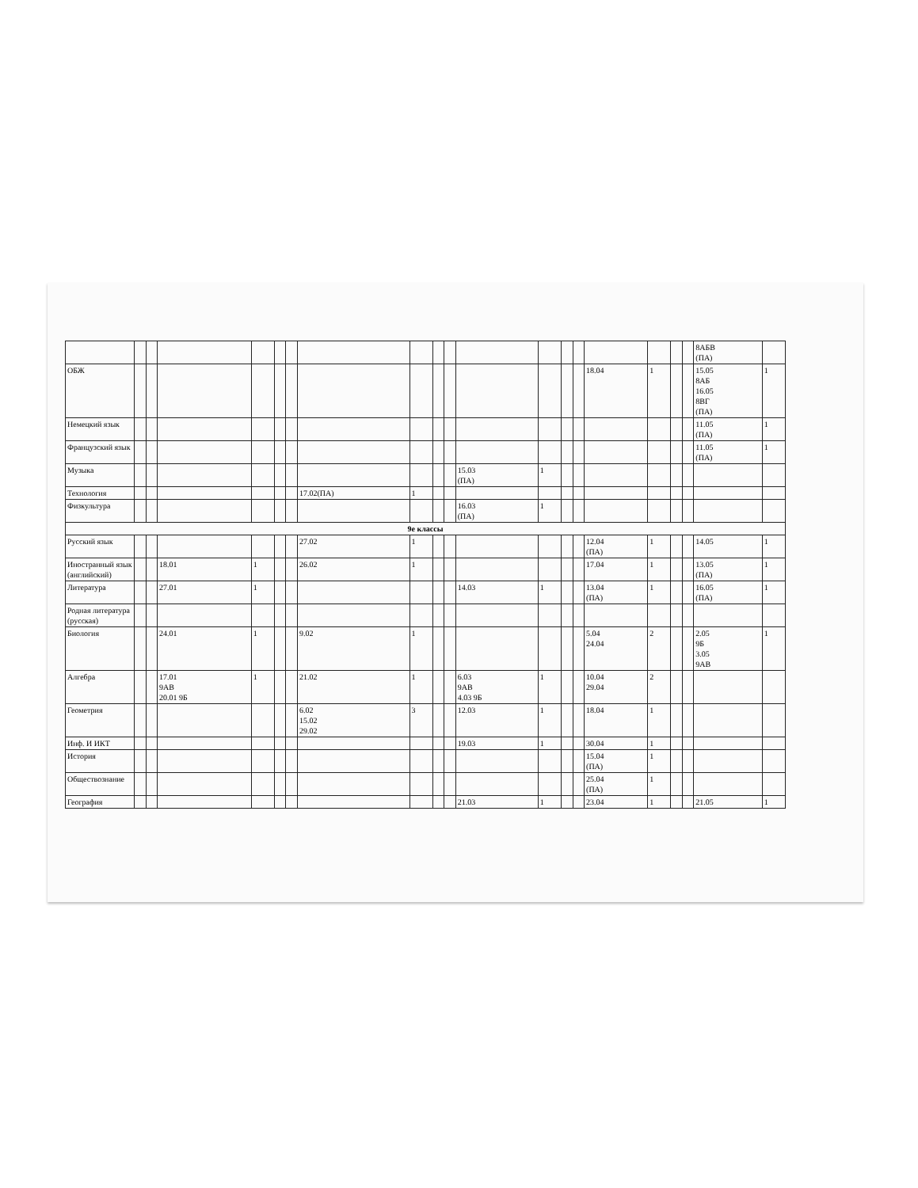| | | | | | | | | | | | | | | | | | | | 8АБВ (ПА) | |
| ОБЖ | | | | | | | | | | | | | | | 18.04 | 1 | | | 15.05 8АБ 16.05 8ВГ (ПА) | 1 |
| Немецкий язык | | | | | | | | | | | | | | | | | | | 11.05 (ПА) | 1 |
| Французский язык | | | | | | | | | | | | | | | | | | | 11.05 (ПА) | 1 |
| Музыка | | | | | | | | | | | 15.03 (ПА) | 1 | | | | | | | | |
| Технология | | | | | | | 17.02(ПА) | 1 | | | | | | | | | | | | |
| Физкультура | | | | | | | | | | | 16.03 (ПА) | 1 | | | | | | | | |
| 9е классы | | | | | | | | | | | | | | | | | | | | |
| Русский язык | | | | | | | 27.02 | 1 | | | | | | | 12.04 (ПА) | 1 | | | 14.05 | 1 |
| Иностранный язык (английский) | | | 18.01 | 1 | | | 26.02 | 1 | | | | | | | 17.04 | 1 | | | 13.05 (ПА) | 1 |
| Литература | | | 27.01 | 1 | | | | | | | 14.03 | 1 | | | 13.04 (ПА) | 1 | | | 16.05 (ПА) | 1 |
| Родная литература (русская) | | | | | | | | | | | | | | | | | | | | |
| Биология | | | 24.01 | 1 | | | 9.02 | 1 | | | | | | | 5.04 24.04 | 2 | | | 2.05 9Б 3.05 9АВ | 1 |
| Алгебра | | | 17.01 9АВ 20.01 9Б | 1 | | | 21.02 | 1 | | | 6.03 9АВ 4.03 9Б | 1 | | | 10.04 29.04 | 2 | | | | |
| Геометрия | | | | | | | 6.02 15.02 29.02 | 3 | | | 12.03 | 1 | | | 18.04 | 1 | | | | |
| Инф. И ИКТ | | | | | | | | | | | 19.03 | 1 | | | 30.04 | 1 | | | | |
| История | | | | | | | | | | | | | | | 15.04 (ПА) | 1 | | | | |
| Обществознание | | | | | | | | | | | | | | | 25.04 (ПА) | 1 | | | | |
| География | | | | | | | | | | | 21.03 | 1 | | | 23.04 | 1 | | | 21.05 | 1 |